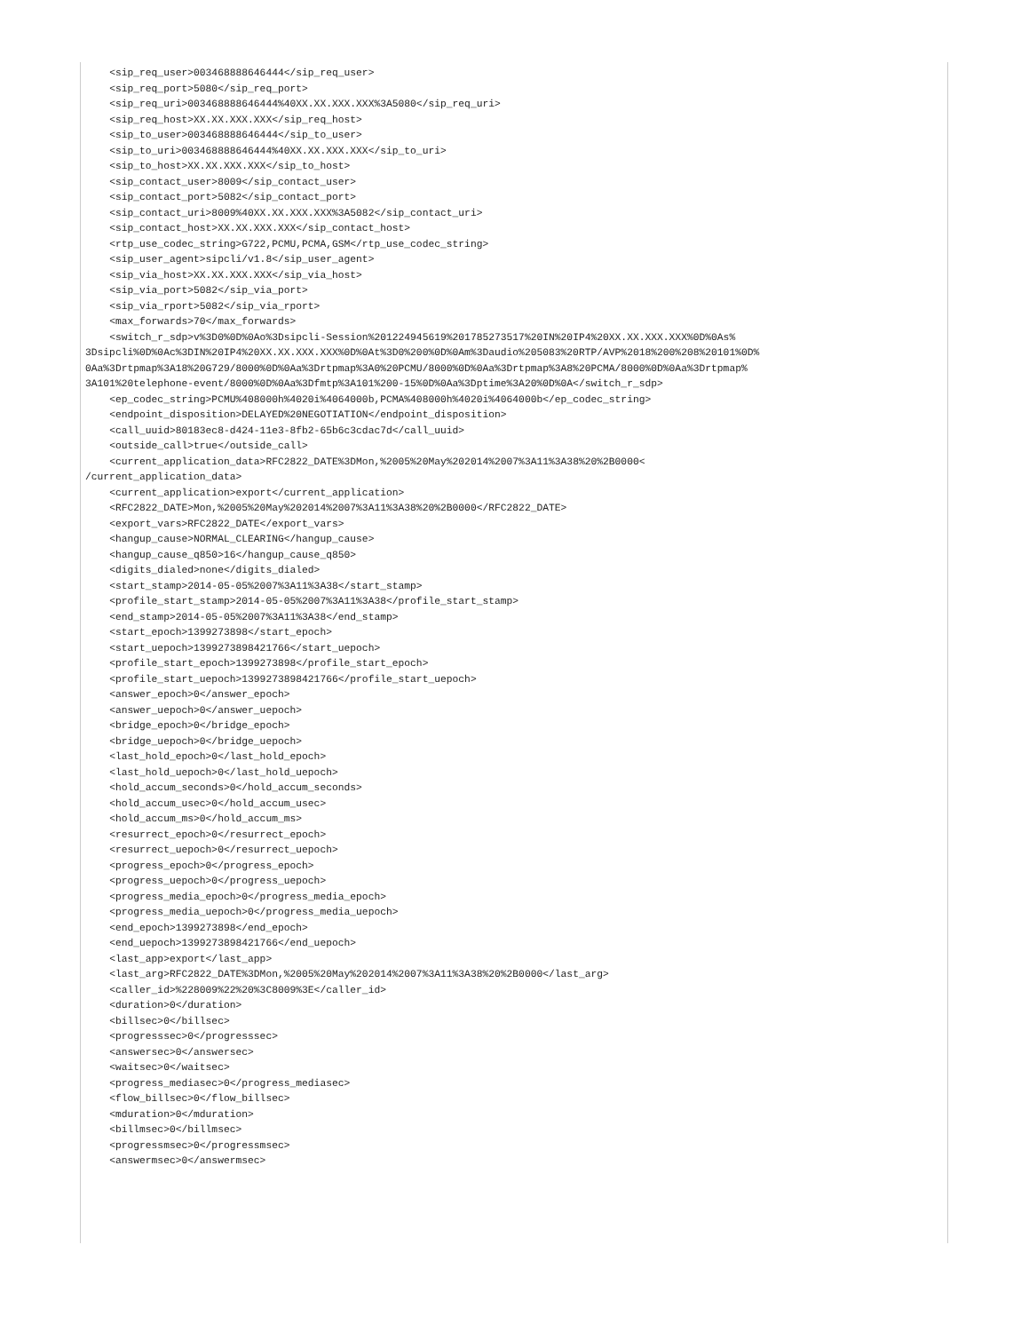<sip_req_user>003468888646444</sip_req_user>
    <sip_req_port>5080</sip_req_port>
    <sip_req_uri>003468888646444%40XX.XX.XXX.XXX%3A5080</sip_req_uri>
    <sip_req_host>XX.XX.XXX.XXX</sip_req_host>
    <sip_to_user>003468888646444</sip_to_user>
    <sip_to_uri>003468888646444%40XX.XX.XXX.XXX</sip_to_uri>
    <sip_to_host>XX.XX.XXX.XXX</sip_to_host>
    <sip_contact_user>8009</sip_contact_user>
    <sip_contact_port>5082</sip_contact_port>
    <sip_contact_uri>8009%40XX.XX.XXX.XXX%3A5082</sip_contact_uri>
    <sip_contact_host>XX.XX.XXX.XXX</sip_contact_host>
    <rtp_use_codec_string>G722,PCMU,PCMA,GSM</rtp_use_codec_string>
    <sip_user_agent>sipcli/v1.8</sip_user_agent>
    <sip_via_host>XX.XX.XXX.XXX</sip_via_host>
    <sip_via_port>5082</sip_via_port>
    <sip_via_rport>5082</sip_via_rport>
    <max_forwards>70</max_forwards>
    <switch_r_sdp>v%3D0%0D%0Ao%3Dsipcli-Session%201224945619%201785273517%20IN%20IP4%20XX.XX.XXX.XXX%0D%0As%
3Dsipcli%0D%0Ac%3DIN%20IP4%20XX.XX.XXX.XXX%0D%0At%3D0%200%0D%0Am%3Daudio%205083%20RTP/AVP%2018%200%208%20101%0D%
0Aa%3Drtpmap%3A18%20G729/8000%0D%0Aa%3Drtpmap%3A0%20PCMU/8000%0D%0Aa%3Drtpmap%3A8%20PCMA/8000%0D%0Aa%3Drtpmap%
3A101%20telephone-event/8000%0D%0Aa%3Dfmtp%3A101%200-15%0D%0Aa%3Dptime%3A20%0D%0A</switch_r_sdp>
    <ep_codec_string>PCMU%408000h%4020i%4064000b,PCMA%408000h%4020i%4064000b</ep_codec_string>
    <endpoint_disposition>DELAYED%20NEGOTIATION</endpoint_disposition>
    <call_uuid>80183ec8-d424-11e3-8fb2-65b6c3cdac7d</call_uuid>
    <outside_call>true</outside_call>
    <current_application_data>RFC2822_DATE%3DMon,%2005%20May%202014%2007%3A11%3A38%20%2B0000<
/current_application_data>
    <current_application>export</current_application>
    <RFC2822_DATE>Mon,%2005%20May%202014%2007%3A11%3A38%20%2B0000</RFC2822_DATE>
    <export_vars>RFC2822_DATE</export_vars>
    <hangup_cause>NORMAL_CLEARING</hangup_cause>
    <hangup_cause_q850>16</hangup_cause_q850>
    <digits_dialed>none</digits_dialed>
    <start_stamp>2014-05-05%2007%3A11%3A38</start_stamp>
    <profile_start_stamp>2014-05-05%2007%3A11%3A38</profile_start_stamp>
    <end_stamp>2014-05-05%2007%3A11%3A38</end_stamp>
    <start_epoch>1399273898</start_epoch>
    <start_uepoch>1399273898421766</start_uepoch>
    <profile_start_epoch>1399273898</profile_start_epoch>
    <profile_start_uepoch>1399273898421766</profile_start_uepoch>
    <answer_epoch>0</answer_epoch>
    <answer_uepoch>0</answer_uepoch>
    <bridge_epoch>0</bridge_epoch>
    <bridge_uepoch>0</bridge_uepoch>
    <last_hold_epoch>0</last_hold_epoch>
    <last_hold_uepoch>0</last_hold_uepoch>
    <hold_accum_seconds>0</hold_accum_seconds>
    <hold_accum_usec>0</hold_accum_usec>
    <hold_accum_ms>0</hold_accum_ms>
    <resurrect_epoch>0</resurrect_epoch>
    <resurrect_uepoch>0</resurrect_uepoch>
    <progress_epoch>0</progress_epoch>
    <progress_uepoch>0</progress_uepoch>
    <progress_media_epoch>0</progress_media_epoch>
    <progress_media_uepoch>0</progress_media_uepoch>
    <end_epoch>1399273898</end_epoch>
    <end_uepoch>1399273898421766</end_uepoch>
    <last_app>export</last_app>
    <last_arg>RFC2822_DATE%3DMon,%2005%20May%202014%2007%3A11%3A38%20%2B0000</last_arg>
    <caller_id>%228009%22%20%3C8009%3E</caller_id>
    <duration>0</duration>
    <billsec>0</billsec>
    <progresssec>0</progresssec>
    <answersec>0</answersec>
    <waitsec>0</waitsec>
    <progress_mediasec>0</progress_mediasec>
    <flow_billsec>0</flow_billsec>
    <mduration>0</mduration>
    <billmsec>0</billmsec>
    <progressmsec>0</progressmsec>
    <answermsec>0</answermsec>